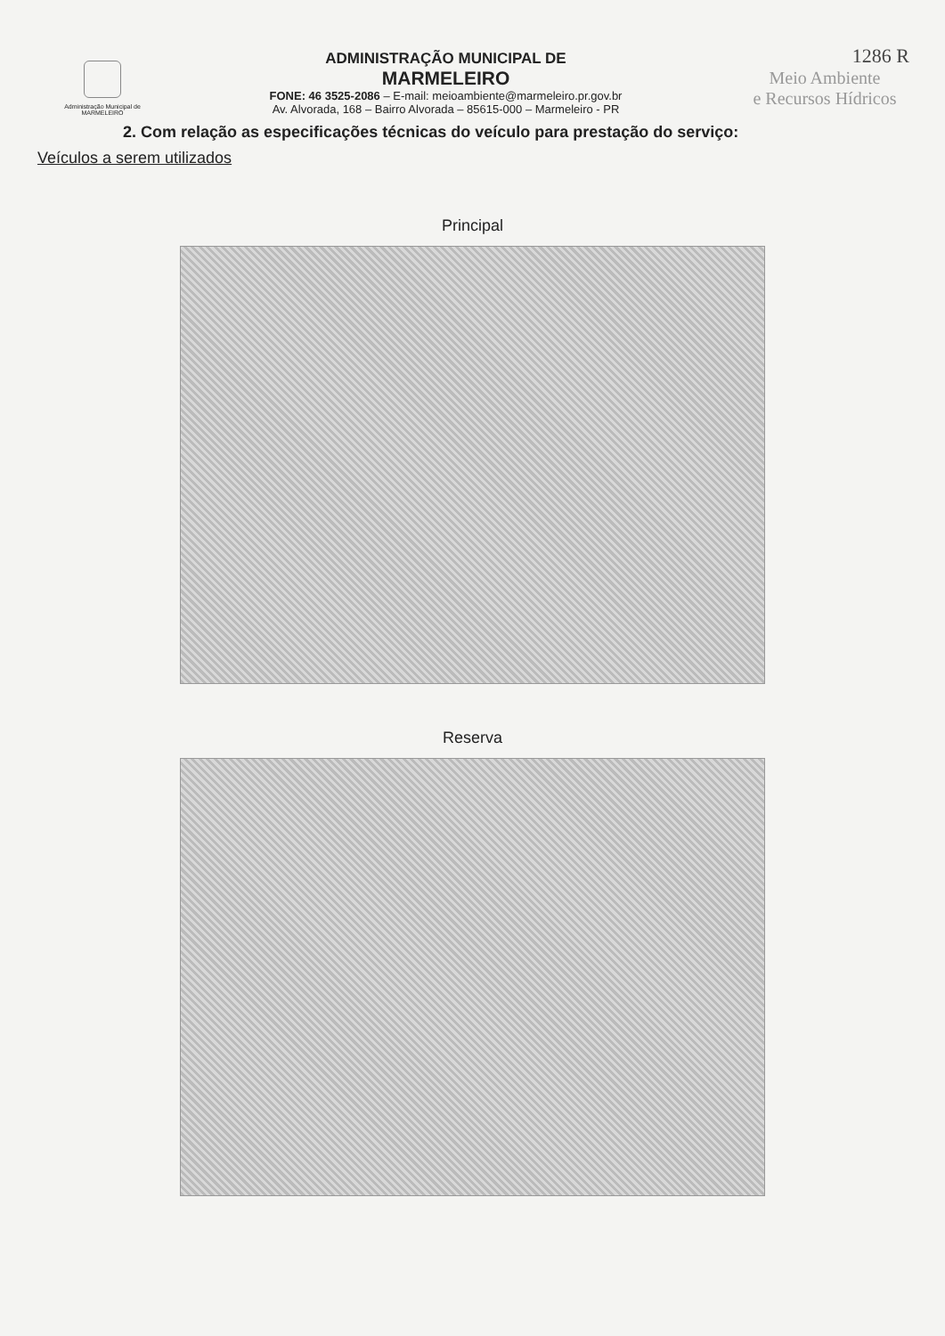Administração Municipal de
MARMELEIRO
ADMINISTRAÇÃO MUNICIPAL DE
MARMELEIRO
FONE: 46 3525-2086 – E-mail: meioambiente@marmeleiro.pr.gov.br
Av. Alvorada, 168 – Bairro Alvorada – 85615-000 – Marmeleiro - PR
1286 R
Meio Ambiente
e Recursos Hídricos
2. Com relação as especificações técnicas do veículo para prestação do serviço:
Veículos a serem utilizados
Principal
Reserva